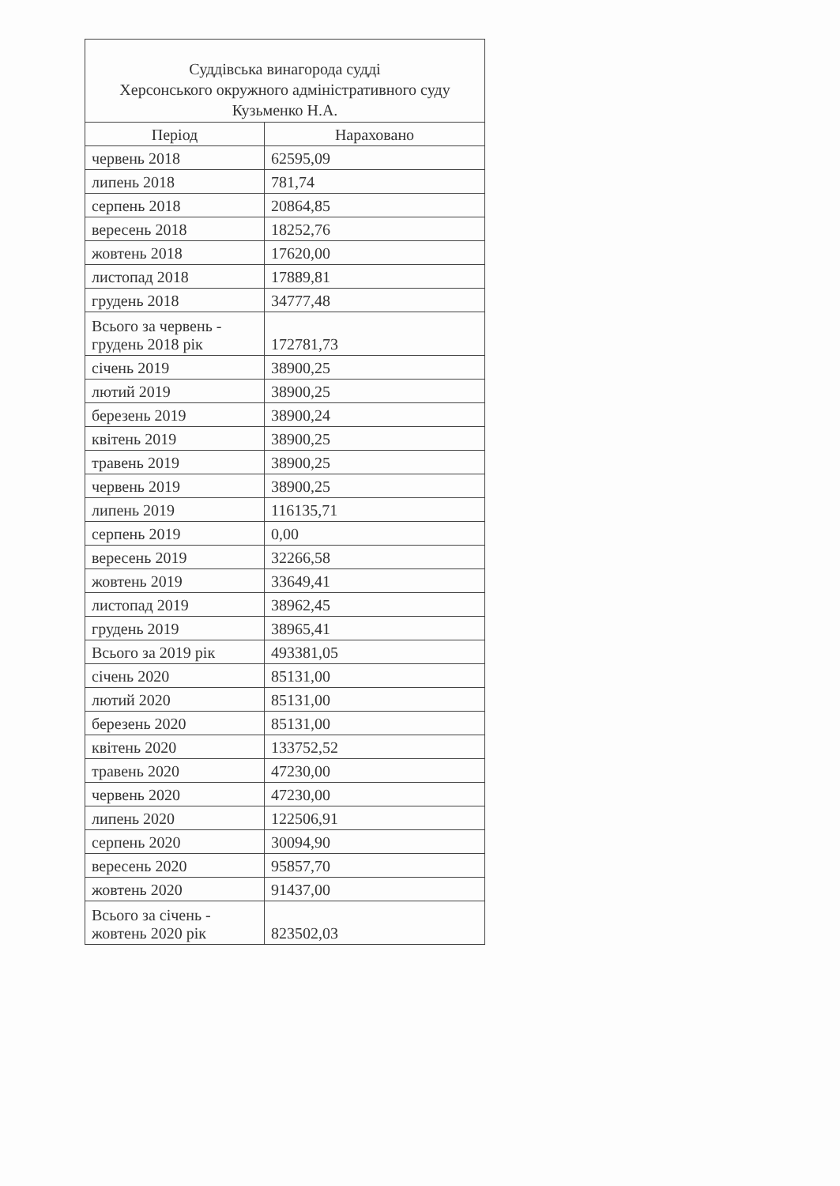| Суддівська винагорода судді Херсонського окружного адміністративного суду Кузьменко Н.А. | |
| --- | --- |
| Період | Нараховано |
| червень 2018 | 62595,09 |
| липень 2018 | 781,74 |
| серпень 2018 | 20864,85 |
| вересень 2018 | 18252,76 |
| жовтень 2018 | 17620,00 |
| листопад 2018 | 17889,81 |
| грудень 2018 | 34777,48 |
| Всього за червень - грудень 2018 рік | 172781,73 |
| січень 2019 | 38900,25 |
| лютий 2019 | 38900,25 |
| березень 2019 | 38900,24 |
| квітень 2019 | 38900,25 |
| травень 2019 | 38900,25 |
| червень 2019 | 38900,25 |
| липень 2019 | 116135,71 |
| серпень 2019 | 0,00 |
| вересень 2019 | 32266,58 |
| жовтень 2019 | 33649,41 |
| листопад 2019 | 38962,45 |
| грудень 2019 | 38965,41 |
| Всього за 2019 рік | 493381,05 |
| січень 2020 | 85131,00 |
| лютий 2020 | 85131,00 |
| березень 2020 | 85131,00 |
| квітень 2020 | 133752,52 |
| травень 2020 | 47230,00 |
| червень 2020 | 47230,00 |
| липень 2020 | 122506,91 |
| серпень 2020 | 30094,90 |
| вересень 2020 | 95857,70 |
| жовтень 2020 | 91437,00 |
| Всього за січень - жовтень 2020 рік | 823502,03 |